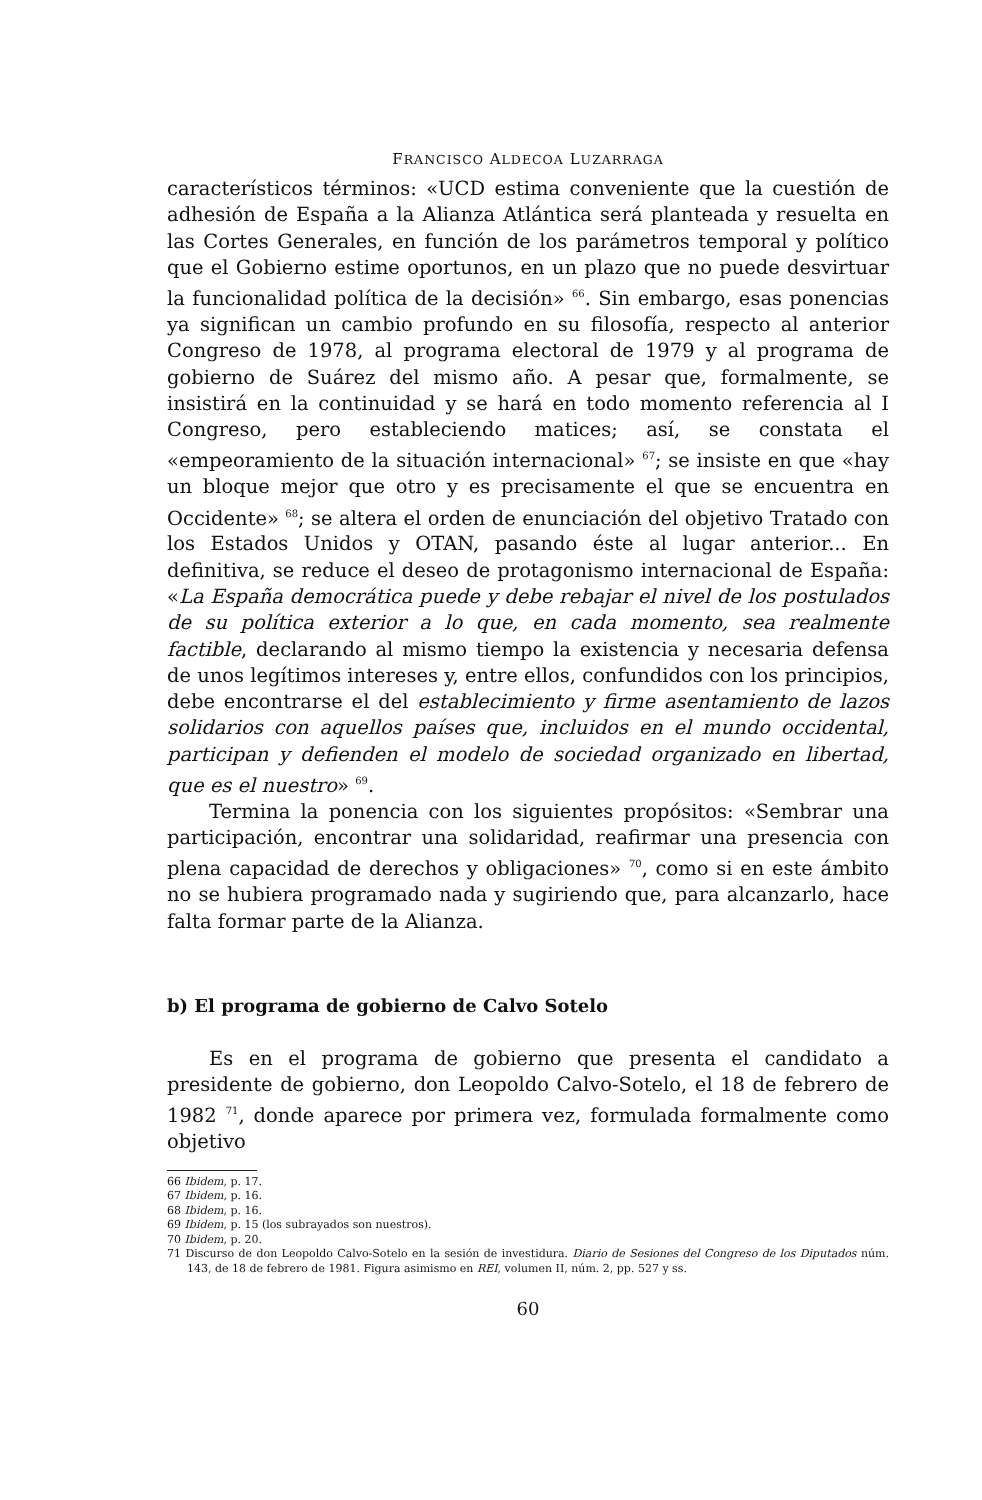FRANCISCO ALDECOA LUZARRAGA
característicos términos: «UCD estima conveniente que la cuestión de adhesión de España a la Alianza Atlántica será planteada y resuelta en las Cortes Generales, en función de los parámetros temporal y político que el Gobierno estime oportunos, en un plazo que no puede desvirtuar la funcionalidad política de la decisión» <sup>66</sup>. Sin embargo, esas ponencias ya significan un cambio profundo en su filosofía, respecto al anterior Congreso de 1978, al programa electoral de 1979 y al programa de gobierno de Suárez del mismo año. A pesar que, formalmente, se insistirá en la continuidad y se hará en todo momento referencia al I Congreso, pero estableciendo matices; así, se constata el «empeoramiento de la situación internacional» <sup>67</sup>; se insiste en que «hay un bloque mejor que otro y es precisamente el que se encuentra en Occidente» <sup>68</sup>; se altera el orden de enunciación del objetivo Tratado con los Estados Unidos y OTAN, pasando éste al lugar anterior... En definitiva, se reduce el deseo de protagonismo internacional de España: «La España democrática puede y debe rebajar el nivel de los postulados de su política exterior a lo que, en cada momento, sea realmente factible, declarando al mismo tiempo la existencia y necesaria defensa de unos legítimos intereses y, entre ellos, confundidos con los principios, debe encontrarse el del establecimiento y firme asentamiento de lazos solidarios con aquellos países que, incluidos en el mundo occidental, participan y defienden el modelo de sociedad organizado en libertad, que es el nuestro» <sup>69</sup>.
Termina la ponencia con los siguientes propósitos: «Sembrar una participación, encontrar una solidaridad, reafirmar una presencia con plena capacidad de derechos y obligaciones» <sup>70</sup>, como si en este ámbito no se hubiera programado nada y sugiriendo que, para alcanzarlo, hace falta formar parte de la Alianza.
b) El programa de gobierno de Calvo Sotelo
Es en el programa de gobierno que presenta el candidato a presidente de gobierno, don Leopoldo Calvo-Sotelo, el 18 de febrero de 1982 <sup>71</sup>, donde aparece por primera vez, formulada formalmente como objetivo
66 Ibidem, p. 17.
67 Ibidem, p. 16.
68 Ibidem, p. 16.
69 Ibidem, p. 15 (los subrayados son nuestros).
70 Ibidem, p. 20.
71 Discurso de don Leopoldo Calvo-Sotelo en la sesión de investidura. Diario de Sesiones del Congreso de los Diputados núm. 143, de 18 de febrero de 1981. Figura asimismo en REI, volumen II, núm. 2, pp. 527 y ss.
60